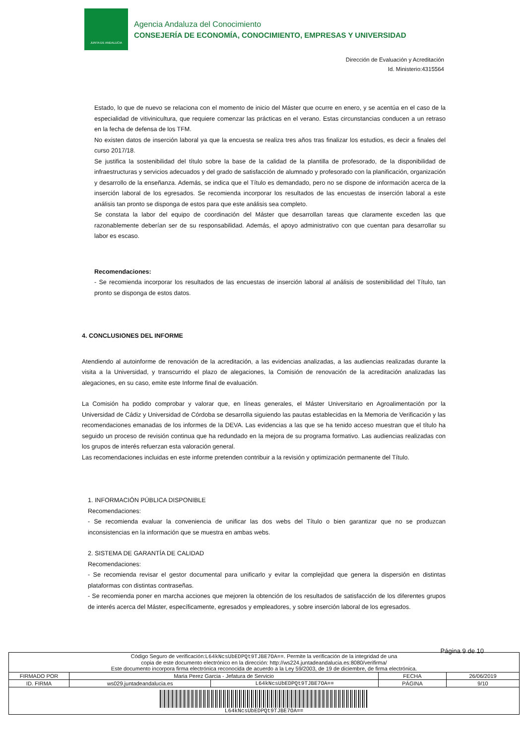JUNTA DE ANDALUCIA
Agencia Andaluza del Conocimiento
CONSEJERÍA DE ECONOMÍA, CONOCIMIENTO, EMPRESAS Y UNIVERSIDAD
Dirección de Evaluación y Acreditación
Id. Ministerio:4315564
Estado, lo que de nuevo se relaciona con el momento de inicio del Máster que ocurre en enero, y se acentúa en el caso de la especialidad de vitivinicultura, que requiere comenzar las prácticas en el verano. Estas circunstancias conducen a un retraso en la fecha de defensa de los TFM.
No existen datos de inserción laboral ya que la encuesta se realiza tres años tras finalizar los estudios, es decir a finales del curso 2017/18.
Se justifica la sostenibilidad del título sobre la base de la calidad de la plantilla de profesorado, de la disponibilidad de infraestructuras y servicios adecuados y del grado de satisfacción de alumnado y profesorado con la planificación, organización y desarrollo de la enseñanza. Además, se indica que el Título es demandado, pero no se dispone de información acerca de la inserción laboral de los egresados. Se recomienda incorporar los resultados de las encuestas de inserción laboral a este análisis tan pronto se disponga de estos para que este análisis sea completo.
Se constata la labor del equipo de coordinación del Máster que desarrollan tareas que claramente exceden las que razonablemente deberían ser de su responsabilidad. Además, el apoyo administrativo con que cuentan para desarrollar su labor es escaso.
Recomendaciones:
- Se recomienda incorporar los resultados de las encuestas de inserción laboral al análisis de sostenibilidad del Título, tan pronto se disponga de estos datos.
4. CONCLUSIONES DEL INFORME
Atendiendo al autoinforme de renovación de la acreditación, a las evidencias analizadas, a las audiencias realizadas durante la visita a la Universidad, y transcurrido el plazo de alegaciones, la Comisión de renovación de la acreditación analizadas las alegaciones, en su caso, emite este Informe final de evaluación.
La Comisión ha podido comprobar y valorar que, en líneas generales, el Máster Universitario en Agroalimentación por la Universidad de Cádiz y Universidad de Córdoba se desarrolla siguiendo las pautas establecidas en la Memoria de Verificación y las recomendaciones emanadas de los informes de la DEVA. Las evidencias a las que se ha tenido acceso muestran que el título ha seguido un proceso de revisión continua que ha redundado en la mejora de su programa formativo. Las audiencias realizadas con los grupos de interés refuerzan esta valoración general.
Las recomendaciones incluidas en este informe pretenden contribuir a la revisión y optimización permanente del Título.
1. INFORMACIÓN PÚBLICA DISPONIBLE
Recomendaciones:
- Se recomienda evaluar la conveniencia de unificar las dos webs del Título o bien garantizar que no se produzcan inconsistencias en la información que se muestra en ambas webs.
2. SISTEMA DE GARANTÍA DE CALIDAD
Recomendaciones:
- Se recomienda revisar el gestor documental para unificarlo y evitar la complejidad que genera la dispersión en distintas plataformas con distintas contraseñas.
- Se recomienda poner en marcha acciones que mejoren la obtención de los resultados de satisfacción de los diferentes grupos de interés acerca del Máster, específicamente, egresados y empleadores, y sobre inserción laboral de los egresados.
Página 9 de 10
| Código Seguro de verificación: L64kNcsUbEDPQt9TJBE7OA== . Permite la verificación de la integridad de una copia de este documento electrónico en la dirección: http://ws224.juntadeandalucia.es:8080/verifirma/ Este documento incorpora firma electrónica reconocida de acuerdo a la Ley 59/2003, de 19 de diciembre, de firma electrónica. | | | | |
| FIRMADO POR | Maria Perez Garcia - Jefatura de Servicio | | FECHA | 26/06/2019 |
| ID. FIRMA | ws029.juntadeandalucia.es | L64kNcsUbEDPQt9TJBE7OA== | PÁGINA | 9/10 |
| L64kNcsUbEDPQt9TJBE7OA== | | | | |